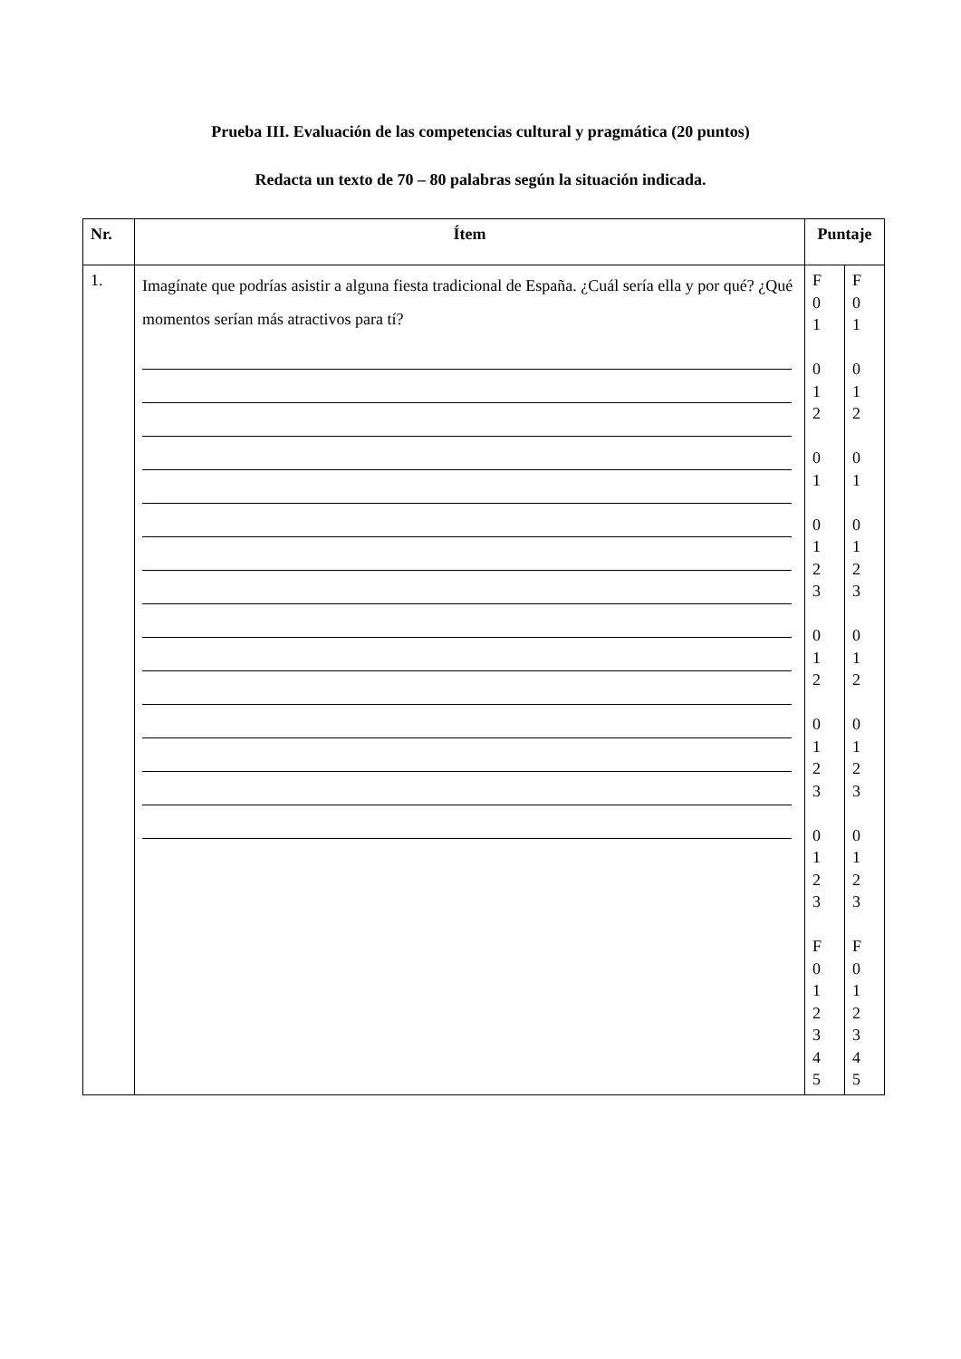Prueba III. Evaluación de las competencias cultural y pragmática (20 puntos)
Redacta un texto de 70 – 80 palabras según la situación indicada.
| Nr. | Ítem | Puntaje | |
| --- | --- | --- | --- |
| 1. | Imagínate que podrías asistir a alguna fiesta tradicional de España. ¿Cuál sería ella y por qué? ¿Qué momentos serían más atractivos para tí? | F 0 1 0 1 2 0 1 0 1 2 3 0 1 2 0 1 2 3 0 1 2 3 F 0 1 2 3 4 5 | F 0 1 0 1 2 0 1 0 1 2 3 0 1 2 0 1 2 3 0 1 2 3 F 0 1 2 3 4 5 |